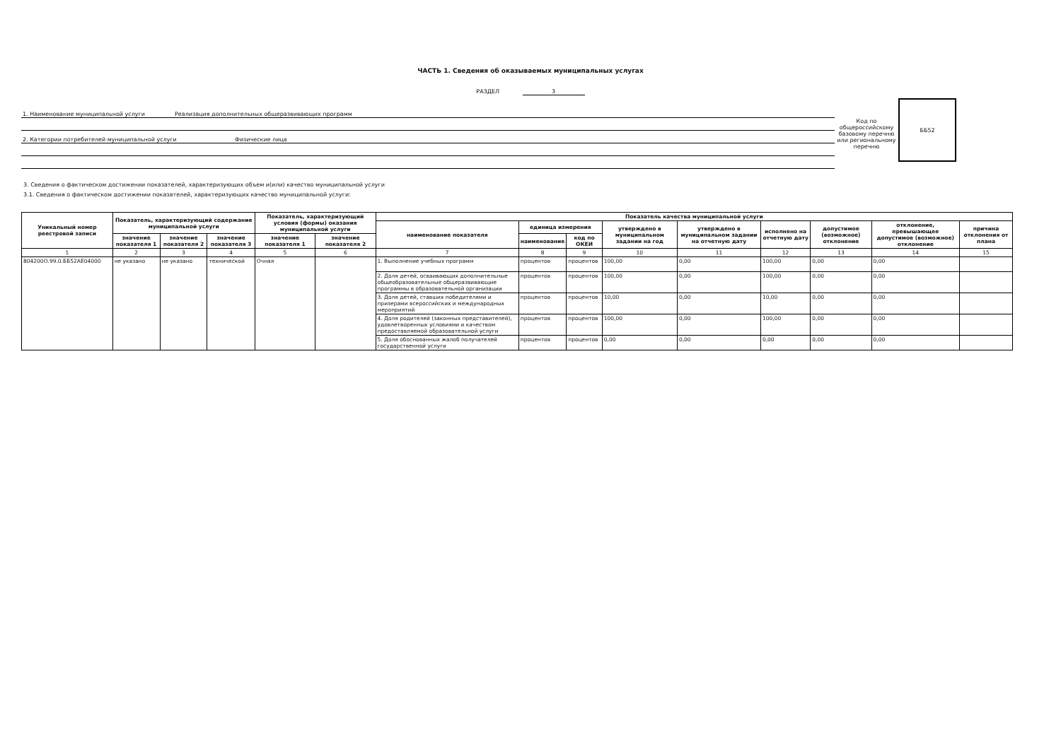ЧАСТЬ 1. Сведения об оказываемых муниципальных услугах
РАЗДЕЛ 3
1. Наименование муниципальной услуги Реализация дополнительных общеразвивающих программ
2. Категории потребителей муниципальной услуги Физические лица
Код по общероссийскому базовому перечню или региональному перечню
ББ52
3. Сведения о фактическом достижении показателей, характеризующих объем и(или) качество муниципальной услуги
3.1. Сведения о фактическом достижении показателей, характеризующих качество муниципальной услуги:
| Уникальный номер реестровой записи | Показатель, характеризующий содержание муниципальной услуги | | | Показатель, характеризующий условия (формы) оказания муниципальной услуги | | Показатель качества муниципальной услуги | | | | | | | | |
| --- | --- | --- | --- | --- | --- | --- | --- | --- | --- | --- | --- | --- | --- | --- |
| | | | | | | наименование показателя | единица измерения | | утверждено в муниципальном задании на год | утверждено в муниципальном задании на отчетную дату | исполнено на отчетную дату | допустимое (возможное) отклонение | отклонение, превышающее допустимое (возможное) отклонение | причина отклонения от плана |
| | значение показателя 1 | значение показателя 2 | значение показателя 3 | значение показателя 1 | значение показателя 2 | | наименование | код по ОКЕИ | | | | | | |
| 1 | 2 | 3 | 4 | 5 | 6 | 7 | 8 | 9 | 10 | 11 | 12 | 13 | 14 | 15 |
| 804200О.99.0.ББ52АЕ04000 | не указано | не указано | технической | Очная | | 1. Выполнение учебных программ | процентов | процентов | 100,00 | 0,00 | 100,00 | 0,00 | 0,00 | |
| | | | | | | 2. Доля детей, осваивающих дополнительные общеобразовательные общеразвивающие программы в образовательной организации | процентов | процентов | 100,00 | 0,00 | 100,00 | 0,00 | 0,00 | |
| | | | | | | 3. Доля детей, ставших победителями и призерами всероссийских и международных мероприятий | процентов | процентов | 10,00 | 0,00 | 10,00 | 0,00 | 0,00 | |
| | | | | | | 4. Доля родителей (законных представителей), удовлетворенных условиями и качеством предоставляемой образовательной услуги | процентов | процентов | 100,00 | 0,00 | 100,00 | 0,00 | 0,00 | |
| | | | | | | 5. Доля обоснованных жалоб получателей государственной услуги | процентов | процентов | 0,00 | 0,00 | 0,00 | 0,00 | 0,00 | |